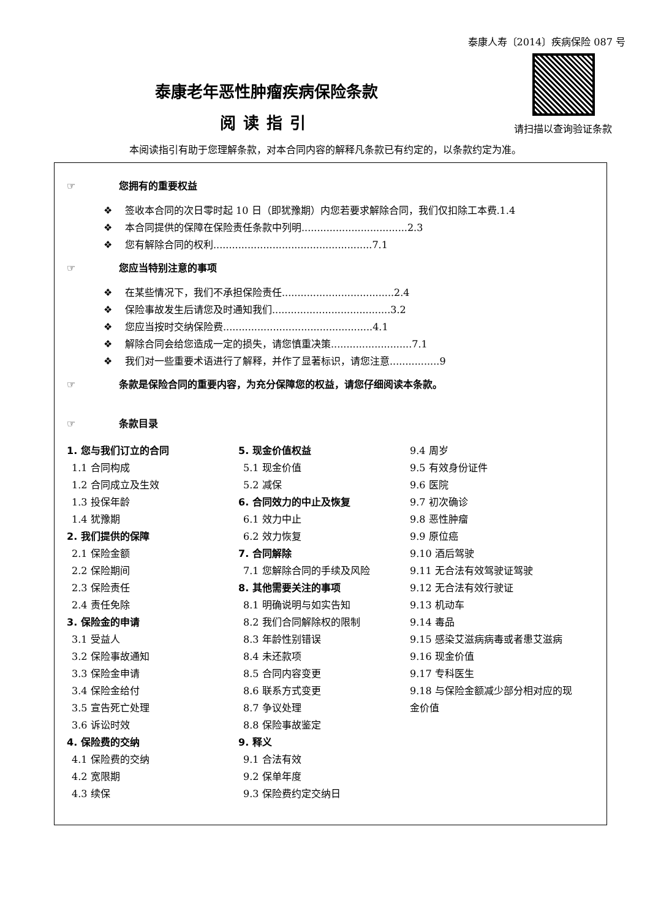泰康人寿〔2014〕疾病保险 087 号
请扫描以查询验证条款
泰康老年恶性肿瘤疾病保险条款
阅读指引
本阅读指引有助于您理解条款，对本合同内容的解释凡条款已有约定的，以条款约定为准。
☞ 您拥有的重要权益
❖ 签收本合同的次日零时起 10 日（即犹豫期）内您若要求解除合同，我们仅扣除工本费.1.4
❖ 本合同提供的保障在保险责任条款中列明..................................2.3
❖ 您有解除合同的权利...................................................7.1
☞ 您应当特别注意的事项
❖ 在某些情况下，我们不承担保险责任....................................2.4
❖ 保险事故发生后请您及时通知我们......................................3.2
❖ 您应当按时交纳保险费................................................4.1
❖ 解除合同会给您造成一定的损失，请您慎重决策..........................7.1
❖ 我们对一些重要术语进行了解释，并作了显著标识，请您注意................9
☞ 条款是保险合同的重要内容，为充分保障您的权益，请您仔细阅读本条款。
☞ 条款目录
1. 您与我们订立的合同
1.1 合同构成
1.2 合同成立及生效
1.3 投保年龄
1.4 犹豫期
2. 我们提供的保障
2.1 保险金额
2.2 保险期间
2.3 保险责任
2.4 责任免除
3. 保险金的申请
3.1 受益人
3.2 保险事故通知
3.3 保险金申请
3.4 保险金给付
3.5 宣告死亡处理
3.6 诉讼时效
4. 保险费的交纳
4.1 保险费的交纳
4.2 宽限期
4.3 续保
5. 现金价值权益
5.1 现金价值
5.2 减保
6. 合同效力的中止及恢复
6.1 效力中止
6.2 效力恢复
7. 合同解除
7.1 您解除合同的手续及风险
8. 其他需要关注的事项
8.1 明确说明与如实告知
8.2 我们合同解除权的限制
8.3 年龄性别错误
8.4 未还款项
8.5 合同内容变更
8.6 联系方式变更
8.7 争议处理
8.8 保险事故鉴定
9. 释义
9.1 合法有效
9.2 保单年度
9.3 保险费约定交纳日
9.4 周岁
9.5 有效身份证件
9.6 医院
9.7 初次确诊
9.8 恶性肿瘤
9.9 原位癌
9.10 酒后驾驶
9.11 无合法有效驾驶证驾驶
9.12 无合法有效行驶证
9.13 机动车
9.14 毒品
9.15 感染艾滋病病毒或者患艾滋病
9.16 现金价值
9.17 专科医生
9.18 与保险金额减少部分相对应的现金价值